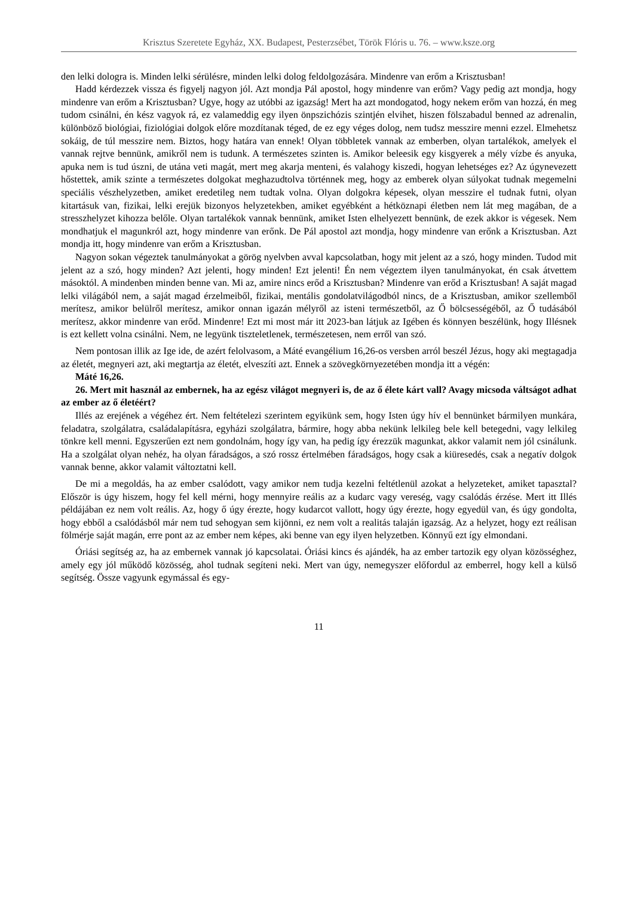Krisztus Szeretete Egyház, XX. Budapest, Pesterzsébet, Török Flóris u. 76. – www.ksze.org
den lelki dologra is. Minden lelki sérülésre, minden lelki dolog feldolgozására. Mindenre van erőm a Krisztusban!
Hadd kérdezzek vissza és figyelj nagyon jól. Azt mondja Pál apostol, hogy mindenre van erőm? Vagy pedig azt mondja, hogy mindenre van erőm a Krisztusban? Ugye, hogy az utóbbi az igazság! Mert ha azt mondogatod, hogy nekem erőm van hozzá, én meg tudom csinálni, én kész vagyok rá, ez valameddig egy ilyen önpszichózis szintjén elvihet, hiszen fölszabadul benned az adrenalin, különböző biológiai, fiziológiai dolgok előre mozdítanak téged, de ez egy véges dolog, nem tudsz messzire menni ezzel. Elmehetsz sokáig, de túl messzire nem. Biztos, hogy határa van ennek! Olyan többletek vannak az emberben, olyan tartalékok, amelyek el vannak rejtve bennünk, amikről nem is tudunk. A természetes szinten is. Amikor beleesik egy kisgyerek a mély vízbe és anyuka, apuka nem is tud úszni, de utána veti magát, mert meg akarja menteni, és valahogy kiszedi, hogyan lehetséges ez? Az úgynevezett hőstettek, amik szinte a természetes dolgokat meghazudtolva történnek meg, hogy az emberek olyan súlyokat tudnak megemelni speciális vészhelyzetben, amiket eredetileg nem tudtak volna. Olyan dolgokra képesek, olyan messzire el tudnak futni, olyan kitartásuk van, fizikai, lelki erejük bizonyos helyzetekben, amiket egyébként a hétköznapi életben nem lát meg magában, de a stresszhelyzet kihozza belőle. Olyan tartalékok vannak bennünk, amiket Isten elhelyezett bennünk, de ezek akkor is végesek. Nem mondhatjuk el magunkról azt, hogy mindenre van erőnk. De Pál apostol azt mondja, hogy mindenre van erőnk a Krisztusban. Azt mondja itt, hogy mindenre van erőm a Krisztusban.
Nagyon sokan végeztek tanulmányokat a görög nyelvben avval kapcsolatban, hogy mit jelent az a szó, hogy minden. Tudod mit jelent az a szó, hogy minden? Azt jelenti, hogy minden! Ezt jelenti! Én nem végeztem ilyen tanulmányokat, én csak átvettem másoktól. A mindenben minden benne van. Mi az, amire nincs erőd a Krisztusban? Mindenre van erőd a Krisztusban! A saját magad lelki világából nem, a saját magad érzelmeiből, fizikai, mentális gondolatvilágodból nincs, de a Krisztusban, amikor szellemből merítesz, amikor belülről merítesz, amikor onnan igazán mélyről az isteni természetből, az Ő bölcsességéből, az Ő tudásából merítesz, akkor mindenre van erőd. Mindenre! Ezt mi most már itt 2023-ban látjuk az Igében és könnyen beszélünk, hogy Illésnek is ezt kellett volna csinálni. Nem, ne legyünk tiszteletlenek, természetesen, nem erről van szó.
Nem pontosan illik az Ige ide, de azért felolvasom, a Máté evangélium 16,26-os versben arról beszél Jézus, hogy aki megtagadja az életét, megnyeri azt, aki megtartja az életét, elveszíti azt. Ennek a szövegkörnyezetében mondja itt a végén:
Máté 16,26.
26. Mert mit használ az embernek, ha az egész világot megnyeri is, de az ő élete kárt vall? Avagy micsoda váltságot adhat az ember az ő életéért?
Illés az erejének a végéhez ért. Nem feltételezi szerintem egyikünk sem, hogy Isten úgy hív el bennünket bármilyen munkára, feladatra, szolgálatra, családalapításra, egyházi szolgálatra, bármire, hogy abba nekünk lelkileg bele kell betegedni, vagy lelkileg tönkre kell menni. Egyszerűen ezt nem gondolnám, hogy így van, ha pedig így érezzük magunkat, akkor valamit nem jól csinálunk. Ha a szolgálat olyan nehéz, ha olyan fáradságos, a szó rossz értelmében fáradságos, hogy csak a kiüresedés, csak a negatív dolgok vannak benne, akkor valamit változtatni kell.
De mi a megoldás, ha az ember csalódott, vagy amikor nem tudja kezelni feltétlenül azokat a helyzeteket, amiket tapasztal? Először is úgy hiszem, hogy fel kell mérni, hogy mennyire reális az a kudarc vagy vereség, vagy csalódás érzése. Mert itt Illés példájában ez nem volt reális. Az, hogy ő úgy érezte, hogy kudarcot vallott, hogy úgy érezte, hogy egyedül van, és úgy gondolta, hogy ebből a csalódásból már nem tud sehogyan sem kijönni, ez nem volt a realitás talaján igazság. Az a helyzet, hogy ezt reálisan fölmérje saját magán, erre pont az az ember nem képes, aki benne van egy ilyen helyzetben. Könnyű ezt így elmondani.
Óriási segítség az, ha az embernek vannak jó kapcsolatai. Óriási kincs és ajándék, ha az ember tartozik egy olyan közösséghez, amely egy jól működő közösség, ahol tudnak segíteni neki. Mert van úgy, nemegyszer előfordul az emberrel, hogy kell a külső segítség. Össze vagyunk egymással és egy-
11